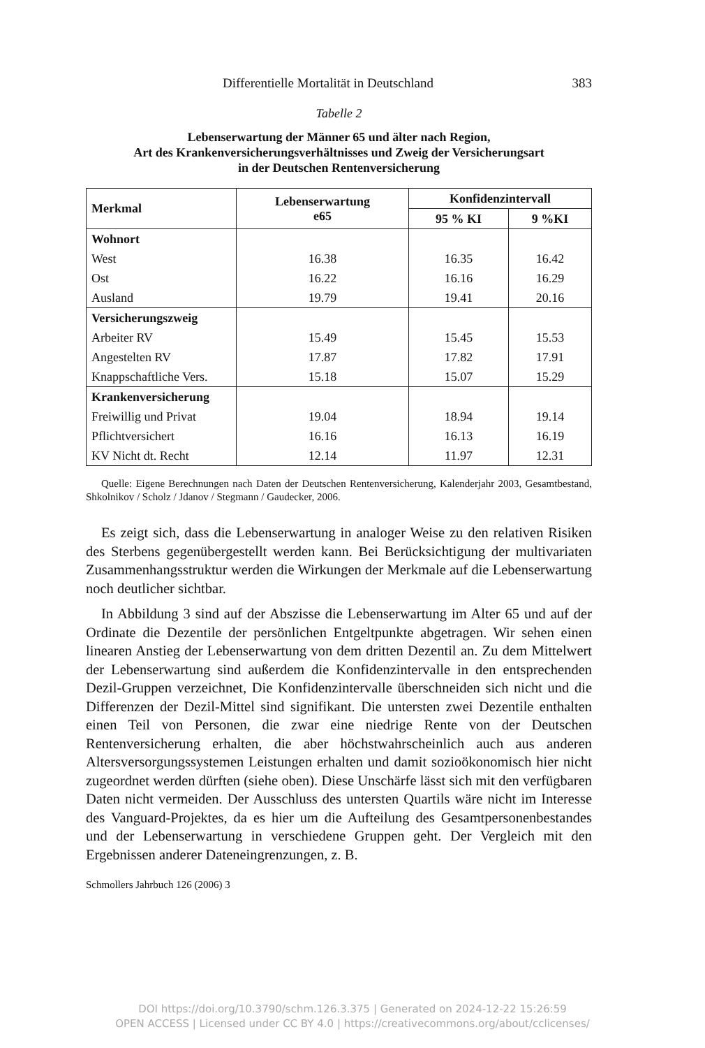Differentielle Mortalität in Deutschland 383
Tabelle 2
Lebenserwartung der Männer 65 und älter nach Region,
Art des Krankenversicherungsverhältnisses und Zweig der Versicherungsart
in der Deutschen Rentenversicherung
| Merkmal | Lebenserwartung e65 | Konfidenzintervall | |
| --- | --- | --- | --- |
| | | 95 % KI | 9 %KI |
| Wohnort | | | |
| West | 16.38 | 16.35 | 16.42 |
| Ost | 16.22 | 16.16 | 16.29 |
| Ausland | 19.79 | 19.41 | 20.16 |
| Versicherungszweig | | | |
| Arbeiter RV | 15.49 | 15.45 | 15.53 |
| Angestelten RV | 17.87 | 17.82 | 17.91 |
| Knappschaftliche Vers. | 15.18 | 15.07 | 15.29 |
| Krankenversicherung | | | |
| Freiwillig und Privat | 19.04 | 18.94 | 19.14 |
| Pflichtversichert | 16.16 | 16.13 | 16.19 |
| KV Nicht dt. Recht | 12.14 | 11.97 | 12.31 |
Quelle: Eigene Berechnungen nach Daten der Deutschen Rentenversicherung, Kalenderjahr 2003, Gesamtbestand, Shkolnikov / Scholz / Jdanov / Stegmann / Gaudecker, 2006.
Es zeigt sich, dass die Lebenserwartung in analoger Weise zu den relativen Risiken des Sterbens gegenübergestellt werden kann. Bei Berücksichtigung der multivariaten Zusammenhangsstruktur werden die Wirkungen der Merkmale auf die Lebenserwartung noch deutlicher sichtbar.
In Abbildung 3 sind auf der Abszisse die Lebenserwartung im Alter 65 und auf der Ordinate die Dezentile der persönlichen Entgeltpunkte abgetragen. Wir sehen einen linearen Anstieg der Lebenserwartung von dem dritten Dezentil an. Zu dem Mittelwert der Lebenserwartung sind außerdem die Konfidenzintervalle in den entsprechenden Dezil-Gruppen verzeichnet, Die Konfidenzintervalle überschneiden sich nicht und die Differenzen der Dezil-Mittel sind signifikant. Die untersten zwei Dezentile enthalten einen Teil von Personen, die zwar eine niedrige Rente von der Deutschen Rentenversicherung erhalten, die aber höchstwahrscheinlich auch aus anderen Altersversorgungssystemen Leistungen erhalten und damit sozioökonomisch hier nicht zugeordnet werden dürften (siehe oben). Diese Unschärfe lässt sich mit den verfügbaren Daten nicht vermeiden. Der Ausschluss des untersten Quartils wäre nicht im Interesse des Vanguard-Projektes, da es hier um die Aufteilung des Gesamtpersonenbestandes und der Lebenserwartung in verschiedene Gruppen geht. Der Vergleich mit den Ergebnissen anderer Dateneingrenzungen, z. B.
Schmollers Jahrbuch 126 (2006) 3
DOI https://doi.org/10.3790/schm.126.3.375 | Generated on 2024-12-22 15:26:59
OPEN ACCESS | Licensed under CC BY 4.0 | https://creativecommons.org/about/cclicenses/